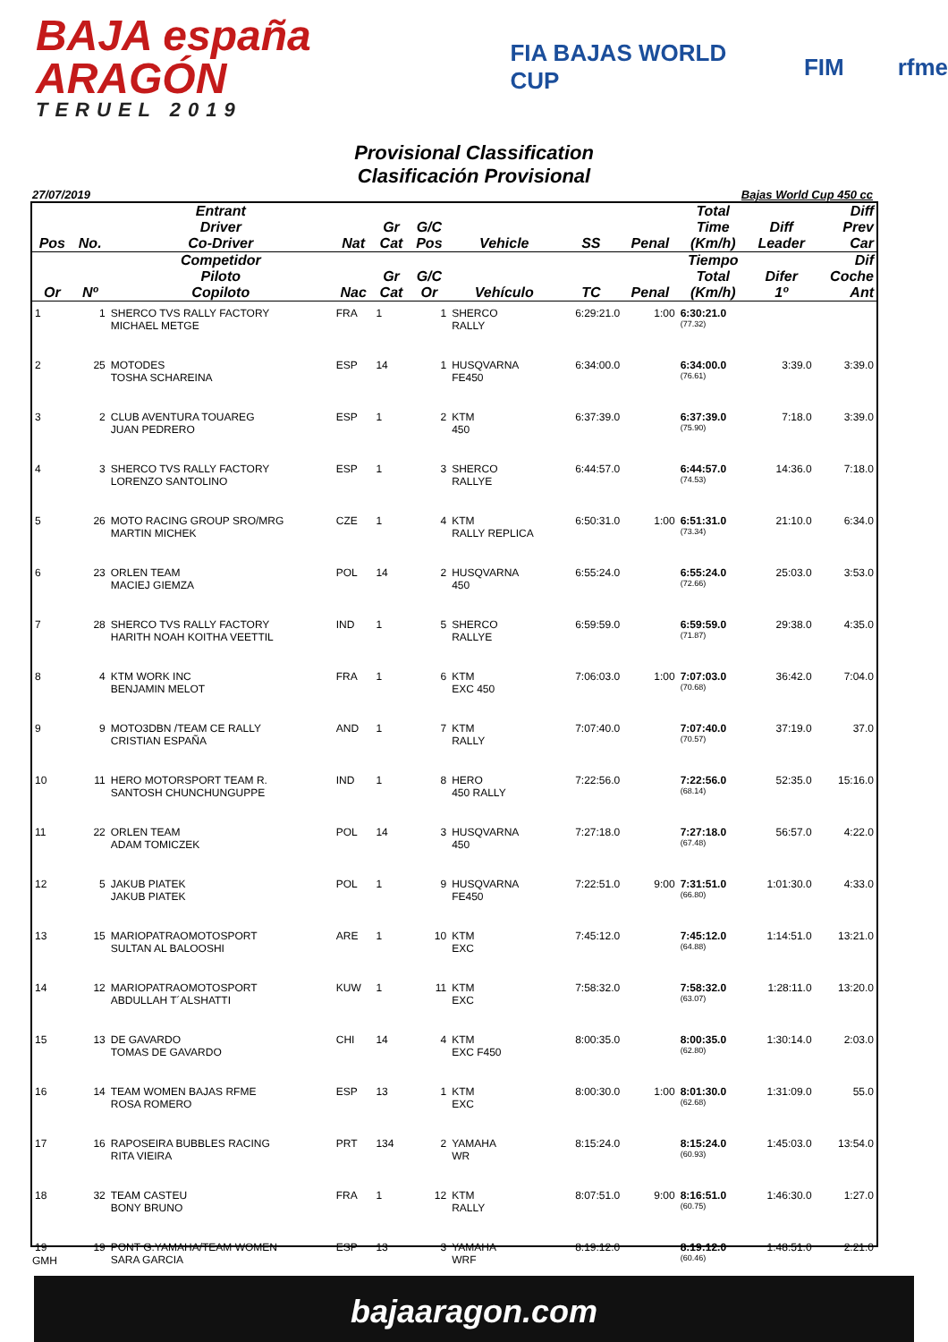BAJA españa ARAGÓN
TERUEL 2019
FIA BAJAS WORLD CUP FIM rfme
Provisional Classification
Clasificación Provisional
27/07/2019 Bajas World Cup 450 cc
| Pos | No. | Entrant Driver Co-Driver | Nat | Gr Cat | G/C Pos | Vehicle | SS | Penal | Total Time (Km/h) | Diff Leader | Diff Prev Car |
| --- | --- | --- | --- | --- | --- | --- | --- | --- | --- | --- | --- |
| Or | Nº | Competidor Piloto Copiloto | Nac | Gr Cat | G/C Or | Vehículo | TC | Penal | Tiempo Total (Km/h) | Difer 1º | Dif Coche Ant |
| 1 | 1 | SHERCO TVS RALLY FACTORY MICHAEL METGE | FRA | 1 | 1 | SHERCO RALLY | 6:29:21.0 | 1:00 | 6:30:21.0 (77.32) | | |
| 2 | 25 | MOTODES TOSHA SCHAREINA | ESP | 14 | 1 | HUSQVARNA FE450 | 6:34:00.0 | | 6:34:00.0 (76.61) | 3:39.0 | 3:39.0 |
| 3 | 2 | CLUB AVENTURA TOUAREG JUAN PEDRERO | ESP | 1 | 2 | KTM 450 | 6:37:39.0 | | 6:37:39.0 (75.90) | 7:18.0 | 3:39.0 |
| 4 | 3 | SHERCO TVS RALLY FACTORY LORENZO SANTOLINO | ESP | 1 | 3 | SHERCO RALLYE | 6:44:57.0 | | 6:44:57.0 (74.53) | 14:36.0 | 7:18.0 |
| 5 | 26 | MOTO RACING GROUP SRO/MRG MARTIN MICHEK | CZE | 1 | 4 | KTM RALLY REPLICA | 6:50:31.0 | 1:00 | 6:51:31.0 (73.34) | 21:10.0 | 6:34.0 |
| 6 | 23 | ORLEN TEAM MACIEJ GIEMZA | POL | 14 | 2 | HUSQVARNA 450 | 6:55:24.0 | | 6:55:24.0 (72.66) | 25:03.0 | 3:53.0 |
| 7 | 28 | SHERCO TVS RALLY FACTORY HARITH NOAH KOITHA VEETTIL | IND | 1 | 5 | SHERCO RALLYE | 6:59:59.0 | | 6:59:59.0 (71.87) | 29:38.0 | 4:35.0 |
| 8 | 4 | KTM WORK INC BENJAMIN MELOT | FRA | 1 | 6 | KTM EXC 450 | 7:06:03.0 | 1:00 | 7:07:03.0 (70.68) | 36:42.0 | 7:04.0 |
| 9 | 9 | MOTO3DBN /TEAM CE RALLY CRISTIAN ESPAÑA | AND | 1 | 7 | KTM RALLY | 7:07:40.0 | | 7:07:40.0 (70.57) | 37:19.0 | 37.0 |
| 10 | 11 | HERO MOTORSPORT TEAM R. SANTOSH CHUNCHUNGUPPE | IND | 1 | 8 | HERO 450 RALLY | 7:22:56.0 | | 7:22:56.0 (68.14) | 52:35.0 | 15:16.0 |
| 11 | 22 | ORLEN TEAM ADAM TOMICZEK | POL | 14 | 3 | HUSQVARNA 450 | 7:27:18.0 | | 7:27:18.0 (67.48) | 56:57.0 | 4:22.0 |
| 12 | 5 | JAKUB PIATEK JAKUB PIATEK | POL | 1 | 9 | HUSQVARNA FE450 | 7:22:51.0 | 9:00 | 7:31:51.0 (66.80) | 1:01:30.0 | 4:33.0 |
| 13 | 15 | MARIOPATRAOMOTOSPORT SULTAN AL BALOOSHI | ARE | 1 | 10 | KTM EXC | 7:45:12.0 | | 7:45:12.0 (64.88) | 1:14:51.0 | 13:21.0 |
| 14 | 12 | MARIOPATRAOMOTOSPORT ABDULLAH T´ALSHATTI | KUW | 1 | 11 | KTM EXC | 7:58:32.0 | | 7:58:32.0 (63.07) | 1:28:11.0 | 13:20.0 |
| 15 | 13 | DE GAVARDO TOMAS DE GAVARDO | CHI | 14 | 4 | KTM EXC F450 | 8:00:35.0 | | 8:00:35.0 (62.80) | 1:30:14.0 | 2:03.0 |
| 16 | 14 | TEAM WOMEN BAJAS RFME ROSA ROMERO | ESP | 13 | 1 | KTM EXC | 8:00:30.0 | 1:00 | 8:01:30.0 (62.68) | 1:31:09.0 | 55.0 |
| 17 | 16 | RAPOSEIRA BUBBLES RACING RITA VIEIRA | PRT | 134 | 2 | YAMAHA WR | 8:15:24.0 | | 8:15:24.0 (60.93) | 1:45:03.0 | 13:54.0 |
| 18 | 32 | TEAM CASTEU BONY BRUNO | FRA | 1 | 12 | KTM RALLY | 8:07:51.0 | 9:00 | 8:16:51.0 (60.75) | 1:46:30.0 | 1:27.0 |
| 19 | 19 | PONT G.YAMAHA/TEAM WOMEN SARA GARCIA | ESP | 13 | 3 | YAMAHA WRF | 8:19:12.0 | | 8:19:12.0 (60.46) | 1:48:51.0 | 2:21.0 |
GMH
bajaaragon.com